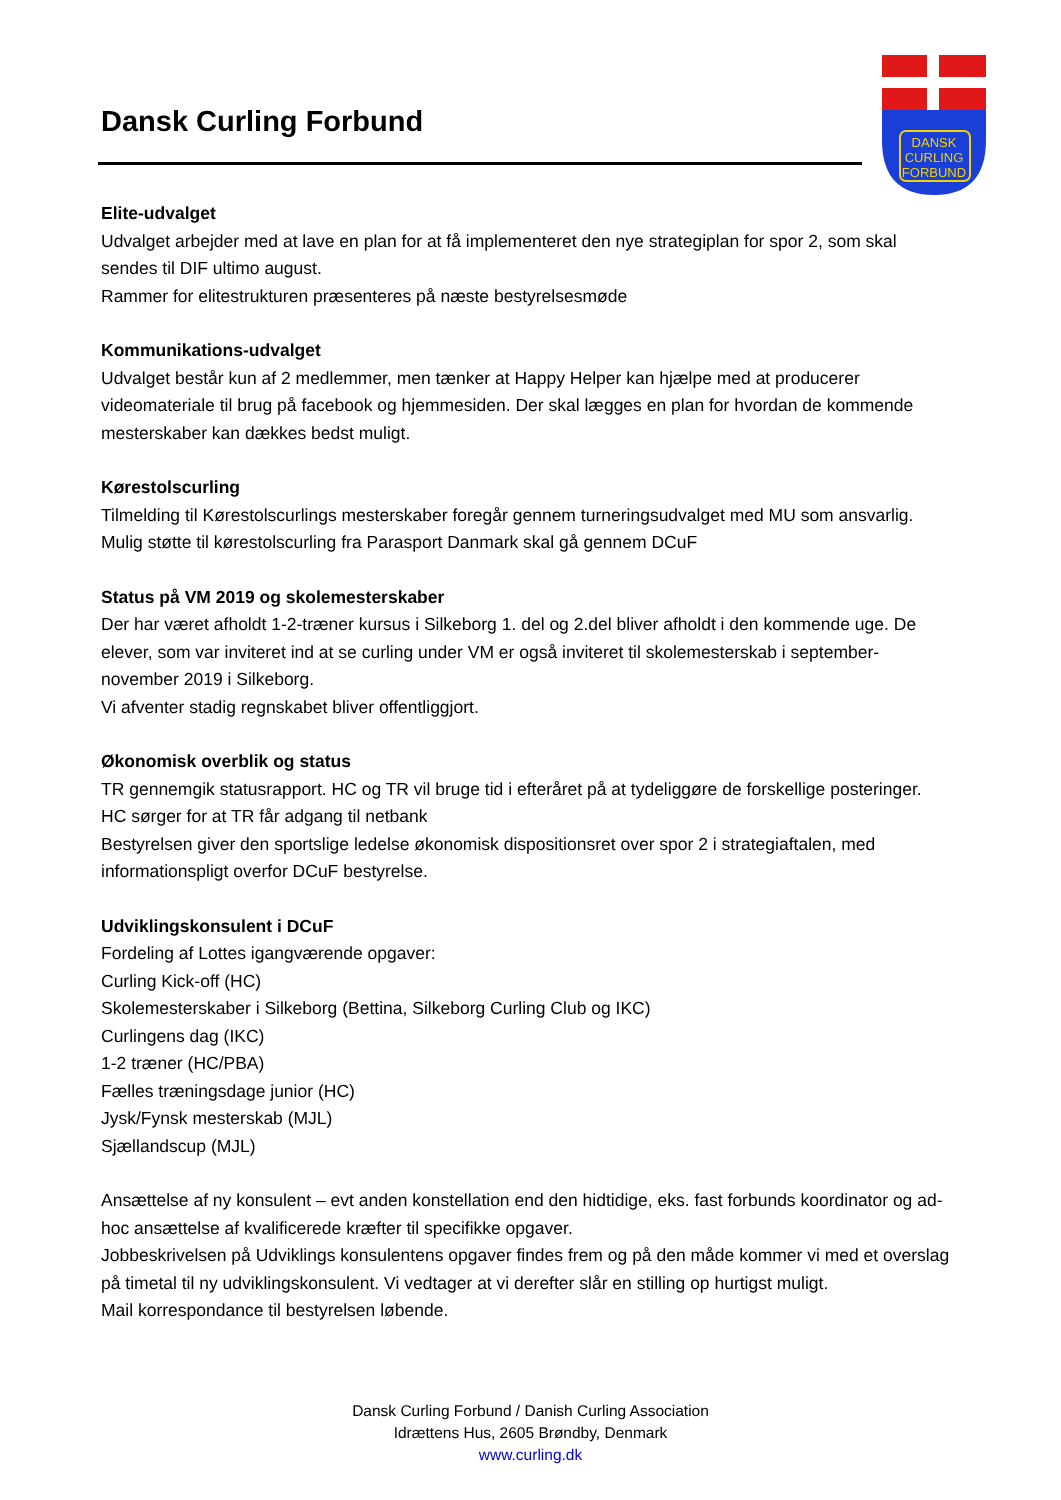Dansk Curling Forbund
DANSK
CURLING
FORBUND
Elite-udvalget
Udvalget arbejder med at lave en plan for at få implementeret den nye strategiplan for spor 2, som skal sendes til DIF ultimo august.
Rammer for elitestrukturen præsenteres på næste bestyrelsesmøde
Kommunikations-udvalget
Udvalget består kun af 2 medlemmer, men tænker at Happy Helper kan hjælpe med at producerer videomateriale til brug på facebook og hjemmesiden. Der skal lægges en plan for hvordan de kommende mesterskaber kan dækkes bedst muligt.
Kørestolscurling
Tilmelding til Kørestolscurlings mesterskaber foregår gennem turneringsudvalget med MU som ansvarlig.
Mulig støtte til kørestolscurling fra Parasport Danmark skal gå gennem DCuF
Status på VM 2019 og skolemesterskaber
Der har været afholdt 1-2-træner kursus i Silkeborg 1. del og 2.del bliver afholdt i den kommende uge. De elever, som var inviteret ind at se curling under VM er også inviteret til skolemesterskab i september-november 2019 i Silkeborg.
Vi afventer stadig regnskabet bliver offentliggjort.
Økonomisk overblik og status
TR gennemgik statusrapport. HC og TR vil bruge tid i efteråret på at tydeliggøre de forskellige posteringer.
HC sørger for at TR får adgang til netbank
Bestyrelsen giver den sportslige ledelse økonomisk dispositionsret over spor 2 i strategiaftalen, med informationspligt overfor DCuF bestyrelse.
Udviklingskonsulent i DCuF
Fordeling af Lottes igangværende opgaver:
Curling Kick-off (HC)
Skolemesterskaber i Silkeborg (Bettina, Silkeborg Curling Club og IKC)
Curlingens dag (IKC)
1-2 træner (HC/PBA)
Fælles træningsdage junior (HC)
Jysk/Fynsk mesterskab (MJL)
Sjællandscup (MJL)
Ansættelse af ny konsulent – evt anden konstellation end den hidtidige, eks. fast forbunds koordinator og ad-hoc ansættelse af kvalificerede kræfter til specifikke opgaver.
Jobbeskrivelsen på Udviklings konsulentens opgaver findes frem og på den måde kommer vi med et overslag på timetal til ny udviklingskonsulent. Vi vedtager at vi derefter slår en stilling op hurtigst muligt.
Mail korrespondance til bestyrelsen løbende.
Dansk Curling Forbund / Danish Curling Association
Idrættens Hus, 2605 Brøndby, Denmark
www.curling.dk